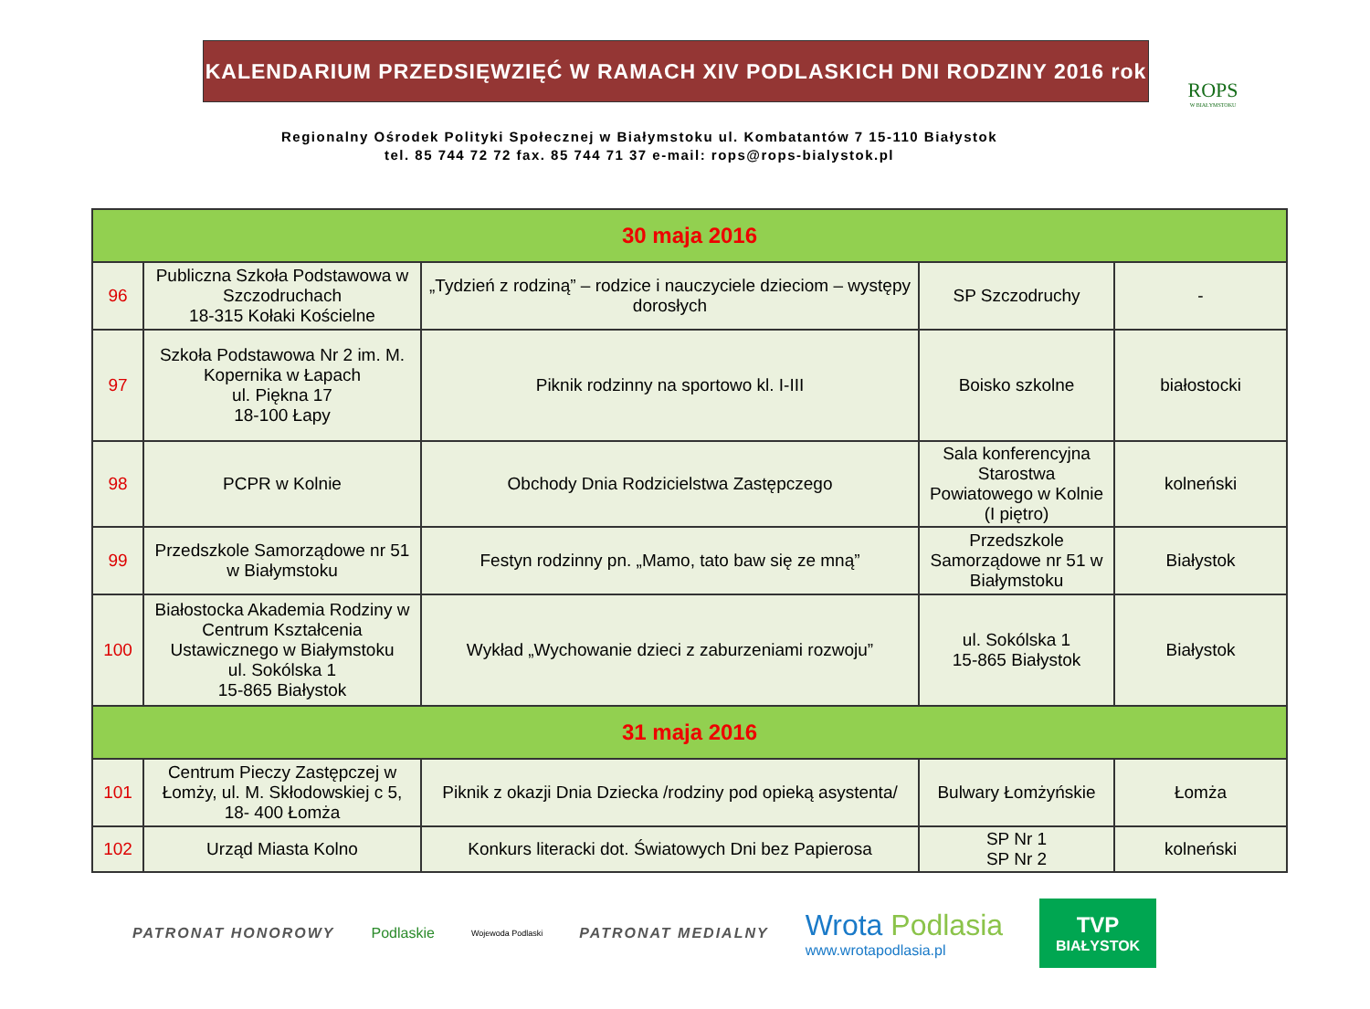KALENDARIUM PRZEDSIĘWZIĘĆ W RAMACH XIV PODLASKICH DNI RODZINY 2016 rok
ROPS
W BIAŁYMSTOKU
Regionalny Ośrodek Polityki Społecznej w Białymstoku ul. Kombatantów 7 15-110 Białystok
tel. 85 744 72 72 fax. 85 744 71 37 e-mail: rops@rops-bialystok.pl
| 30 maja 2016 | | | | |
| 96 | Publiczna Szkoła Podstawowa w Szczodruchach 18-315 Kołaki Kościelne | „Tydzień z rodziną” – rodzice i nauczyciele dzieciom – występy dorosłych | SP Szczodruchy | - |
| 97 | Szkoła Podstawowa Nr 2 im. M. Kopernika w Łapach ul. Piękna 17 18-100 Łapy | Piknik rodzinny na sportowo kl. I-III | Boisko szkolne | białostocki |
| 98 | PCPR w Kolnie | Obchody Dnia Rodzicielstwa Zastępczego | Sala konferencyjna Starostwa Powiatowego w Kolnie (I piętro) | kolneński |
| 99 | Przedszkole Samorządowe nr 51 w Białymstoku | Festyn rodzinny pn. „Mamo, tato baw się ze mną” | Przedszkole Samorządowe nr 51 w Białymstoku | Białystok |
| 100 | Białostocka Akademia Rodziny w Centrum Kształcenia Ustawicznego w Białymstoku ul. Sokólska 1 15-865 Białystok | Wykład „Wychowanie dzieci z zaburzeniami rozwoju” | ul. Sokólska 1 15-865 Białystok | Białystok |
| 31 maja 2016 | | | | |
| 101 | Centrum Pieczy Zastępczej w Łomży, ul. M. Skłodowskiej c 5, 18- 400 Łomża | Piknik z okazji Dnia Dziecka /rodziny pod opieką asystenta/ | Bulwary Łomżyńskie | Łomża |
| 102 | Urząd Miasta Kolno | Konkurs literacki dot. Światowych Dni bez Papierosa | SP Nr 1 SP Nr 2 | kolneński |
PATRONAT HONOROWY Podlaskie Wojewoda Podlaski PATRONAT MEDIALNY Wrota Podlasia
www.wrotapodlasia.pl
TVP
BIAŁYSTOK